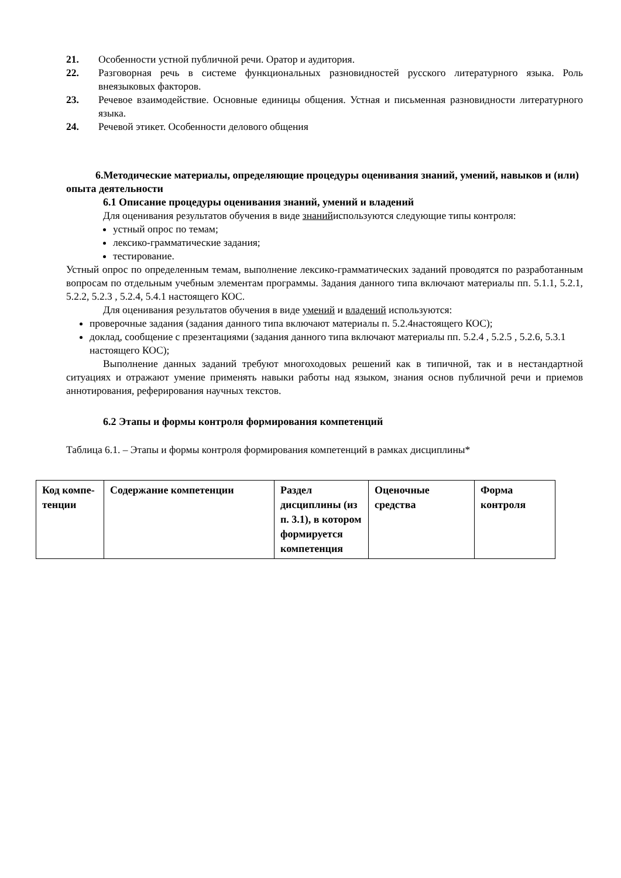21. Особенности устной публичной речи. Оратор и аудитория.
22. Разговорная речь в системе функциональных разновидностей русского литературного языка. Роль внеязыковых факторов.
23. Речевое взаимодействие. Основные единицы общения. Устная и письменная разновидности литературного языка.
24. Речевой этикет. Особенности делового общения
6.Методические материалы, определяющие процедуры оценивания знаний, умений, навыков и (или) опыта деятельности
6.1 Описание процедуры оценивания знаний, умений и владений
Для оценивания результатов обучения в виде знанийиспользуются следующие типы контроля:
устный опрос по темам;
лексико-грамматические задания;
тестирование.
Устный опрос по определенным темам, выполнение лексико-грамматических заданий проводятся по разработанным вопросам по отдельным учебным элементам программы. Задания данного типа включают материалы пп. 5.1.1, 5.2.1, 5.2.2, 5.2.3 , 5.2.4, 5.4.1 настоящего КОС.
Для оценивания результатов обучения в виде умений и владений используются:
проверочные задания (задания данного типа включают материалы п. 5.2.4настоящего КОС);
доклад, сообщение с презентациями (задания данного типа включают материалы пп. 5.2.4 , 5.2.5 , 5.2.6, 5.3.1 настоящего КОС);
Выполнение данных заданий требуют многоходовых решений как в типичной, так и в нестандартной ситуациях и отражают умение применять навыки работы над языком, знания основ публичной речи и приемов аннотирования, реферирования научных текстов.
6.2 Этапы и формы контроля формирования компетенций
Таблица 6.1. – Этапы и формы контроля формирования компетенций в рамках дисциплины*
| Код компе-тенции | Содержание компетенции | Раздел дисциплины (из п. 3.1), в котором формируется компетенция | Оценочные средства | Форма контроля |
| --- | --- | --- | --- | --- |